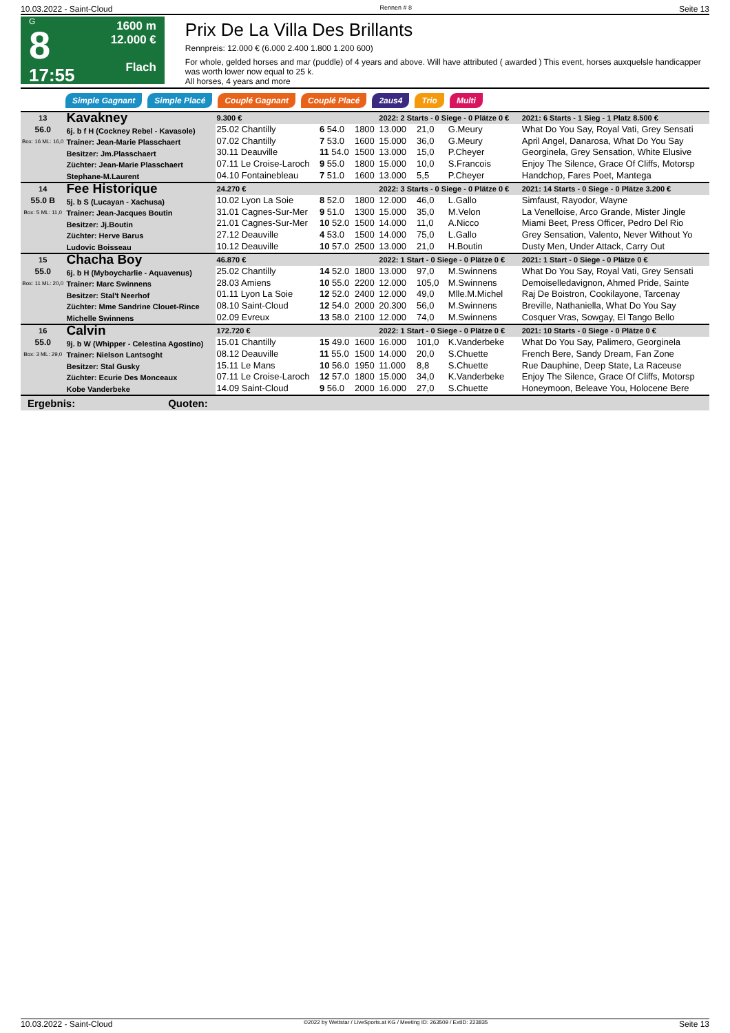10.03.2022 - Saint-Cloud Rennen # 8 Seite 13
G
8
17:55
1600 m
12.000 €
Flach
Prix De La Villa Des Brillants
Rennpreis: 12.000 € (6.000 2.400 1.800 1.200 600)
For whole, gelded horses and mar (puddle) of 4 years and above. Will have attributed ( awarded ) This event, horses auxquelsle handicapper was worth lower now equal to 25 k.
All horses, 4 years and more
Simple Gagnant Simple Placé Couplé Gagnant Couplé Placé 2aus4 Trio Multi
| 13 56.0 Box: 16 ML: 16,0 | Kavakney 6j. b f H (Cockney Rebel - Kavasole) Trainer: Jean-Marie Plasschaert Besitzer: Jm.Plasschaert Züchter: Jean-Marie Plasschaert Stephane-M.Laurent | 9.300 € | | | 2022: 2 Starts - 0 Siege - 0 Plätze 0 € | | | 2021: 6 Starts - 1 Sieg - 1 Platz 8.500 € |
| | | 25.02 Chantilly | 6 54.0 | 1800 | 13.000 | 21,0 | G.Meury | What Do You Say, Royal Vati, Grey Sensati |
| | | 07.02 Chantilly | 7 53.0 | 1600 | 15.000 | 36,0 | G.Meury | April Angel, Danarosa, What Do You Say |
| | | 30.11 Deauville | 11 54.0 | 1500 | 13.000 | 15,0 | P.Cheyer | Georginela, Grey Sensation, White Elusive |
| | | 07.11 Le Croise-Laroch | 9 55.0 | 1800 | 15.000 | 10,0 | S.Francois | Enjoy The Silence, Grace Of Cliffs, Motorsp |
| | | 04.10 Fontainebleau | 7 51.0 | 1600 | 13.000 | 5,5 | P.Cheyer | Handchop, Fares Poet, Mantega |
| 14 55.0 B Box: 5 ML: 11,0 | Fee Historique 5j. b S (Lucayan - Xachusa) Trainer: Jean-Jacques Boutin Besitzer: Jj.Boutin Züchter: Herve Barus Ludovic Boisseau | 24.270 € | | | 2022: 3 Starts - 0 Siege - 0 Plätze 0 € | | | 2021: 14 Starts - 0 Siege - 0 Plätze 3.200 € |
| | | 10.02 Lyon La Soie | 8 52.0 | 1800 | 12.000 | 46,0 | L.Gallo | Simfaust, Rayodor, Wayne |
| | | 31.01 Cagnes-Sur-Mer | 9 51.0 | 1300 | 15.000 | 35,0 | M.Velon | La Venelloise, Arco Grande, Mister Jingle |
| | | 21.01 Cagnes-Sur-Mer | 10 52.0 | 1500 | 14.000 | 11,0 | A.Nicco | Miami Beet, Press Officer, Pedro Del Rio |
| | | 27.12 Deauville | 4 53.0 | 1500 | 14.000 | 75,0 | L.Gallo | Grey Sensation, Valento, Never Without Yo |
| | | 10.12 Deauville | 10 57.0 | 2500 | 13.000 | 21,0 | H.Boutin | Dusty Men, Under Attack, Carry Out |
| 15 55.0 Box: 11 ML: 20,0 | Chacha Boy 6j. b H (Myboycharlie - Aquavenus) Trainer: Marc Swinnens Besitzer: Stal't Neerhof Züchter: Mme Sandrine Clouet-Rince Michelle Swinnens | 46.870 € | | | 2022: 1 Start - 0 Siege - 0 Plätze 0 € | | | 2021: 1 Start - 0 Siege - 0 Plätze 0 € |
| | | 25.02 Chantilly | 14 52.0 | 1800 | 13.000 | 97,0 | M.Swinnens | What Do You Say, Royal Vati, Grey Sensati |
| | | 28.03 Amiens | 10 55.0 | 2200 | 12.000 | 105,0 | M.Swinnens | Demoiselledavignon, Ahmed Pride, Sainte |
| | | 01.11 Lyon La Soie | 12 52.0 | 2400 | 12.000 | 49,0 | Mlle.M.Michel | Raj De Boistron, Cookilayone, Tarcenay |
| | | 08.10 Saint-Cloud | 12 54.0 | 2000 | 20.300 | 56,0 | M.Swinnens | Breville, Nathaniella, What Do You Say |
| | | 02.09 Evreux | 13 58.0 | 2100 | 12.000 | 74,0 | M.Swinnens | Cosquer Vras, Sowgay, El Tango Bello |
| 16 55.0 Box: 3 ML: 29,0 | Calvin 9j. b W (Whipper - Celestina Agostino) Trainer: Nielson Lantsoght Besitzer: Stal Gusky Züchter: Ecurie Des Monceaux Kobe Vanderbeke | 172.720 € | | | 2022: 1 Start - 0 Siege - 0 Plätze 0 € | | | 2021: 10 Starts - 0 Siege - 0 Plätze 0 € |
| | | 15.01 Chantilly | 15 49.0 | 1600 | 16.000 | 101,0 | K.Vanderbeke | What Do You Say, Palimero, Georginela |
| | | 08.12 Deauville | 11 55.0 | 1500 | 14.000 | 20,0 | S.Chuette | French Bere, Sandy Dream, Fan Zone |
| | | 15.11 Le Mans | 10 56.0 | 1950 | 11.000 | 8,8 | S.Chuette | Rue Dauphine, Deep State, La Raceuse |
| | | 07.11 Le Croise-Laroch | 12 57.0 | 1800 | 15.000 | 34,0 | K.Vanderbeke | Enjoy The Silence, Grace Of Cliffs, Motorsp |
| | | 14.09 Saint-Cloud | 9 56.0 | 2000 | 16.000 | 27,0 | S.Chuette | Honeymoon, Beleave You, Holocene Bere |
Ergebnis: Quoten:
10.03.2022 - Saint-Cloud ©2022 by Wettstar / LiveSports.at KG / Meeting ID: 263509 / ExtID: 223835 Seite 13